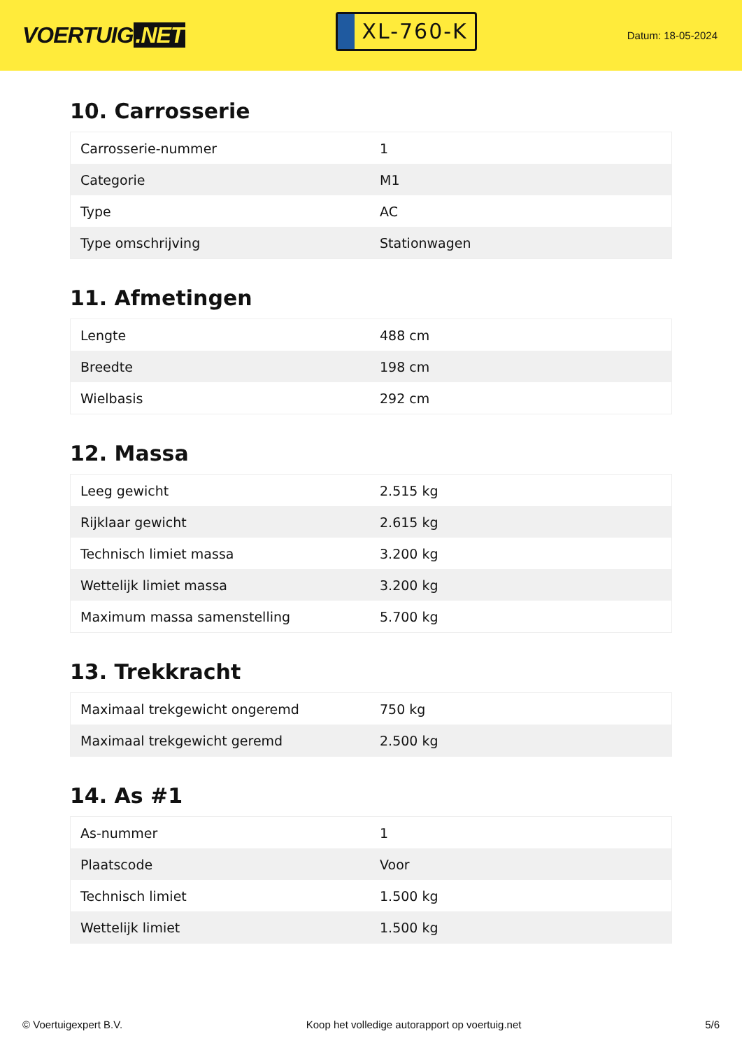VOERTUIG.NET
XL-760-K
Datum: 18-05-2024
10. Carrosserie
| Carrosserie-nummer | 1 |
| Categorie | M1 |
| Type | AC |
| Type omschrijving | Stationwagen |
11. Afmetingen
| Lengte | 488 cm |
| Breedte | 198 cm |
| Wielbasis | 292 cm |
12. Massa
| Leeg gewicht | 2.515 kg |
| Rijklaar gewicht | 2.615 kg |
| Technisch limiet massa | 3.200 kg |
| Wettelijk limiet massa | 3.200 kg |
| Maximum massa samenstelling | 5.700 kg |
13. Trekkracht
| Maximaal trekgewicht ongeremd | 750 kg |
| Maximaal trekgewicht geremd | 2.500 kg |
14. As #1
| As-nummer | 1 |
| Plaatscode | Voor |
| Technisch limiet | 1.500 kg |
| Wettelijk limiet | 1.500 kg |
© Voertuigexpert B.V. Koop het volledige autorapport op voertuig.net 5/6